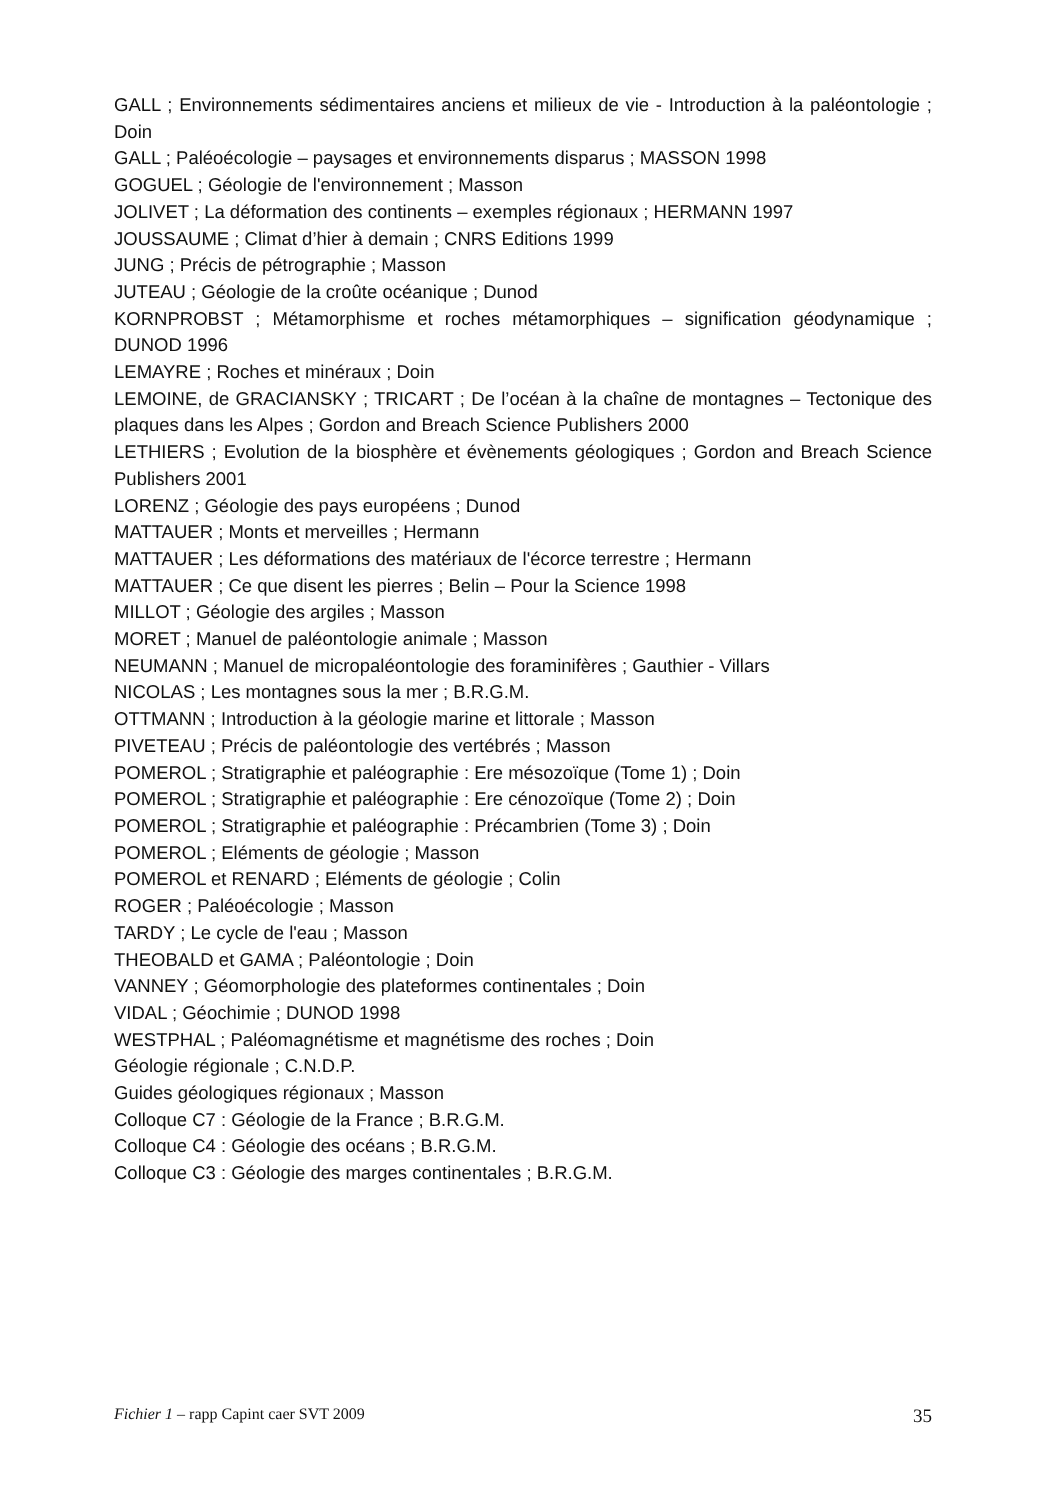GALL ; Environnements sédimentaires anciens et milieux de vie - Introduction à la paléontologie ; Doin
GALL ; Paléoécologie – paysages et environnements disparus ; MASSON 1998
GOGUEL ; Géologie de l'environnement ; Masson
JOLIVET ; La déformation des continents – exemples régionaux ; HERMANN 1997
JOUSSAUME ; Climat d’hier à demain ; CNRS Editions 1999
JUNG ; Précis de pétrographie ; Masson
JUTEAU ; Géologie de la croûte océanique ; Dunod
KORNPROBST ; Métamorphisme et roches métamorphiques – signification géodynamique ; DUNOD 1996
LEMAYRE ; Roches et minéraux ; Doin
LEMOINE, de GRACIANSKY ; TRICART ; De l’océan à la chaîne de montagnes – Tectonique des plaques dans les Alpes ; Gordon and Breach Science Publishers 2000
LETHIERS ; Evolution de la biosphère et évènements géologiques ; Gordon and Breach Science Publishers 2001
LORENZ ; Géologie des pays européens ; Dunod
MATTAUER ; Monts et merveilles ; Hermann
MATTAUER ; Les déformations des matériaux de l'écorce terrestre ; Hermann
MATTAUER ; Ce que disent les pierres ; Belin – Pour la Science 1998
MILLOT ; Géologie des argiles ; Masson
MORET ; Manuel de paléontologie animale ; Masson
NEUMANN ; Manuel de micropaléontologie des foraminifères ; Gauthier - Villars
NICOLAS ; Les montagnes sous la mer ; B.R.G.M.
OTTMANN ; Introduction à la géologie marine et littorale ; Masson
PIVETEAU ; Précis de paléontologie des vertébrés ; Masson
POMEROL ; Stratigraphie et paléographie : Ere mésozoïque (Tome 1) ; Doin
POMEROL ; Stratigraphie et paléographie : Ere cénozoïque (Tome 2) ; Doin
POMEROL ; Stratigraphie et paléographie : Précambrien (Tome 3) ; Doin
POMEROL ; Eléments de géologie ; Masson
POMEROL et RENARD ; Eléments de géologie ; Colin
ROGER ; Paléoécologie ; Masson
TARDY ; Le cycle de l'eau ; Masson
THEOBALD et GAMA ; Paléontologie ; Doin
VANNEY ; Géomorphologie des plateformes continentales ; Doin
VIDAL ; Géochimie ; DUNOD 1998
WESTPHAL ; Paléomagnétisme et magnétisme des roches ; Doin
Géologie régionale ; C.N.D.P.
Guides géologiques régionaux ; Masson
Colloque C7 : Géologie de la France ; B.R.G.M.
Colloque C4 : Géologie des océans ; B.R.G.M.
Colloque C3 : Géologie des marges continentales ; B.R.G.M.
Fichier 1 – rapp Capint caer SVT 2009 35